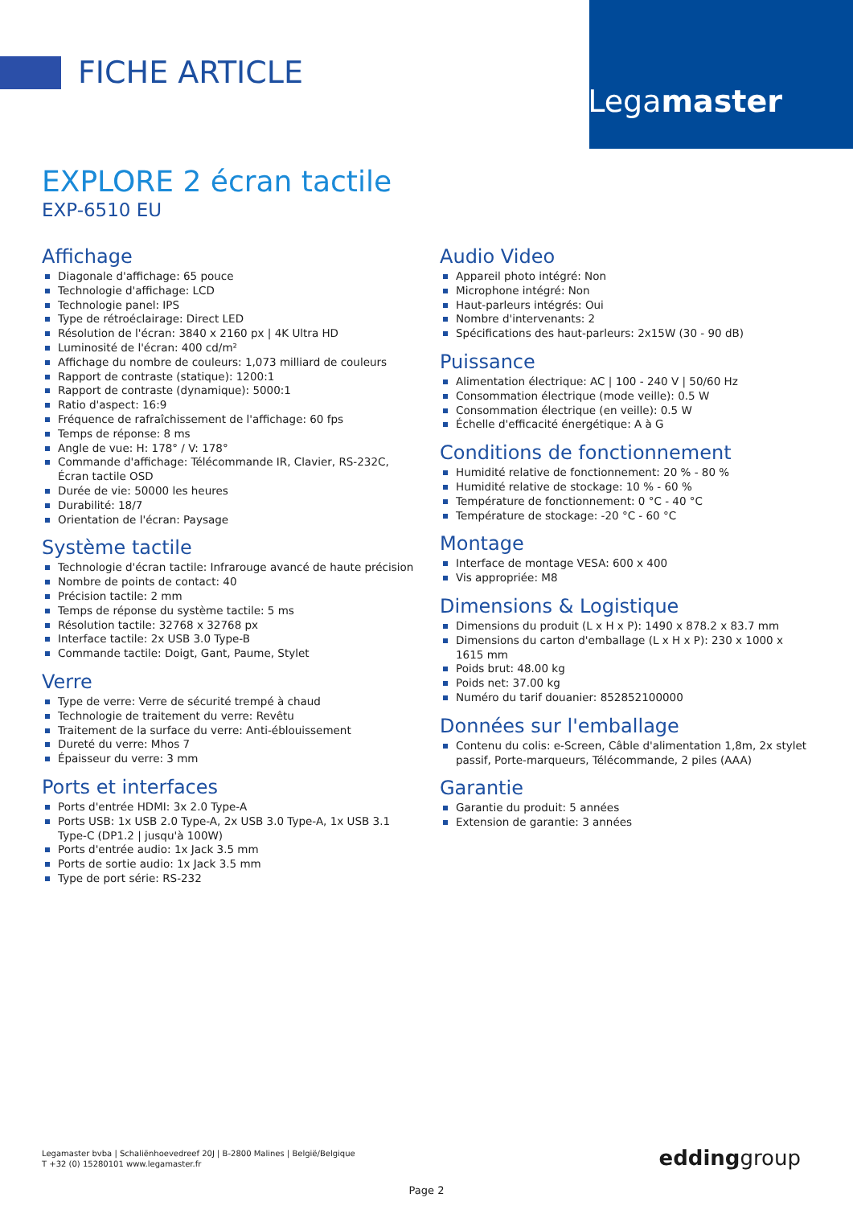FICHE ARTICLE
Legamaster
EXPLORE 2 écran tactile
EXP-6510 EU
Affichage
Diagonale d'affichage: 65 pouce
Technologie d'affichage: LCD
Technologie panel: IPS
Type de rétroéclairage: Direct LED
Résolution de l'écran: 3840 x 2160 px | 4K Ultra HD
Luminosité de l'écran: 400 cd/m²
Affichage du nombre de couleurs: 1,073 milliard de couleurs
Rapport de contraste (statique): 1200:1
Rapport de contraste (dynamique): 5000:1
Ratio d'aspect: 16:9
Fréquence de rafraîchissement de l'affichage: 60 fps
Temps de réponse: 8 ms
Angle de vue: H: 178° / V: 178°
Commande d'affichage: Télécommande IR, Clavier, RS-232C, Écran tactile OSD
Durée de vie: 50000 les heures
Durabilité: 18/7
Orientation de l'écran: Paysage
Système tactile
Technologie d'écran tactile: Infrarouge avancé de haute précision
Nombre de points de contact: 40
Précision tactile: 2 mm
Temps de réponse du système tactile: 5 ms
Résolution tactile: 32768 x 32768 px
Interface tactile: 2x USB 3.0 Type-B
Commande tactile: Doigt, Gant, Paume, Stylet
Verre
Type de verre: Verre de sécurité trempé à chaud
Technologie de traitement du verre: Revêtu
Traitement de la surface du verre: Anti-éblouissement
Dureté du verre: Mhos 7
Épaisseur du verre: 3 mm
Ports et interfaces
Ports d'entrée HDMI: 3x 2.0 Type-A
Ports USB: 1x USB 2.0 Type-A, 2x USB 3.0 Type-A, 1x USB 3.1 Type-C (DP1.2 | jusqu'à 100W)
Ports d'entrée audio: 1x Jack 3.5 mm
Ports de sortie audio: 1x Jack 3.5 mm
Type de port série: RS-232
Audio Video
Appareil photo intégré: Non
Microphone intégré: Non
Haut-parleurs intégrés: Oui
Nombre d'intervenants: 2
Spécifications des haut-parleurs: 2x15W (30 - 90 dB)
Puissance
Alimentation électrique: AC | 100 - 240 V | 50/60 Hz
Consommation électrique (mode veille): 0.5 W
Consommation électrique (en veille): 0.5 W
Échelle d'efficacité énergétique: A à G
Conditions de fonctionnement
Humidité relative de fonctionnement: 20 % - 80 %
Humidité relative de stockage: 10 % - 60 %
Température de fonctionnement: 0 °C - 40 °C
Température de stockage: -20 °C - 60 °C
Montage
Interface de montage VESA: 600 x 400
Vis appropriée: M8
Dimensions & Logistique
Dimensions du produit (L x H x P): 1490 x 878.2 x 83.7 mm
Dimensions du carton d'emballage (L x H x P): 230 x 1000 x 1615 mm
Poids brut: 48.00 kg
Poids net: 37.00 kg
Numéro du tarif douanier: 852852100000
Données sur l'emballage
Contenu du colis: e-Screen, Câble d'alimentation 1,8m, 2x stylet passif, Porte-marqueurs, Télécommande, 2 piles (AAA)
Garantie
Garantie du produit: 5 années
Extension de garantie: 3 années
Legamaster bvba | Schaliënhoevedreef 20J | B-2800 Malines | België/Belgique
T +32 (0) 15280101 www.legamaster.fr
eddinggroup
Page 2